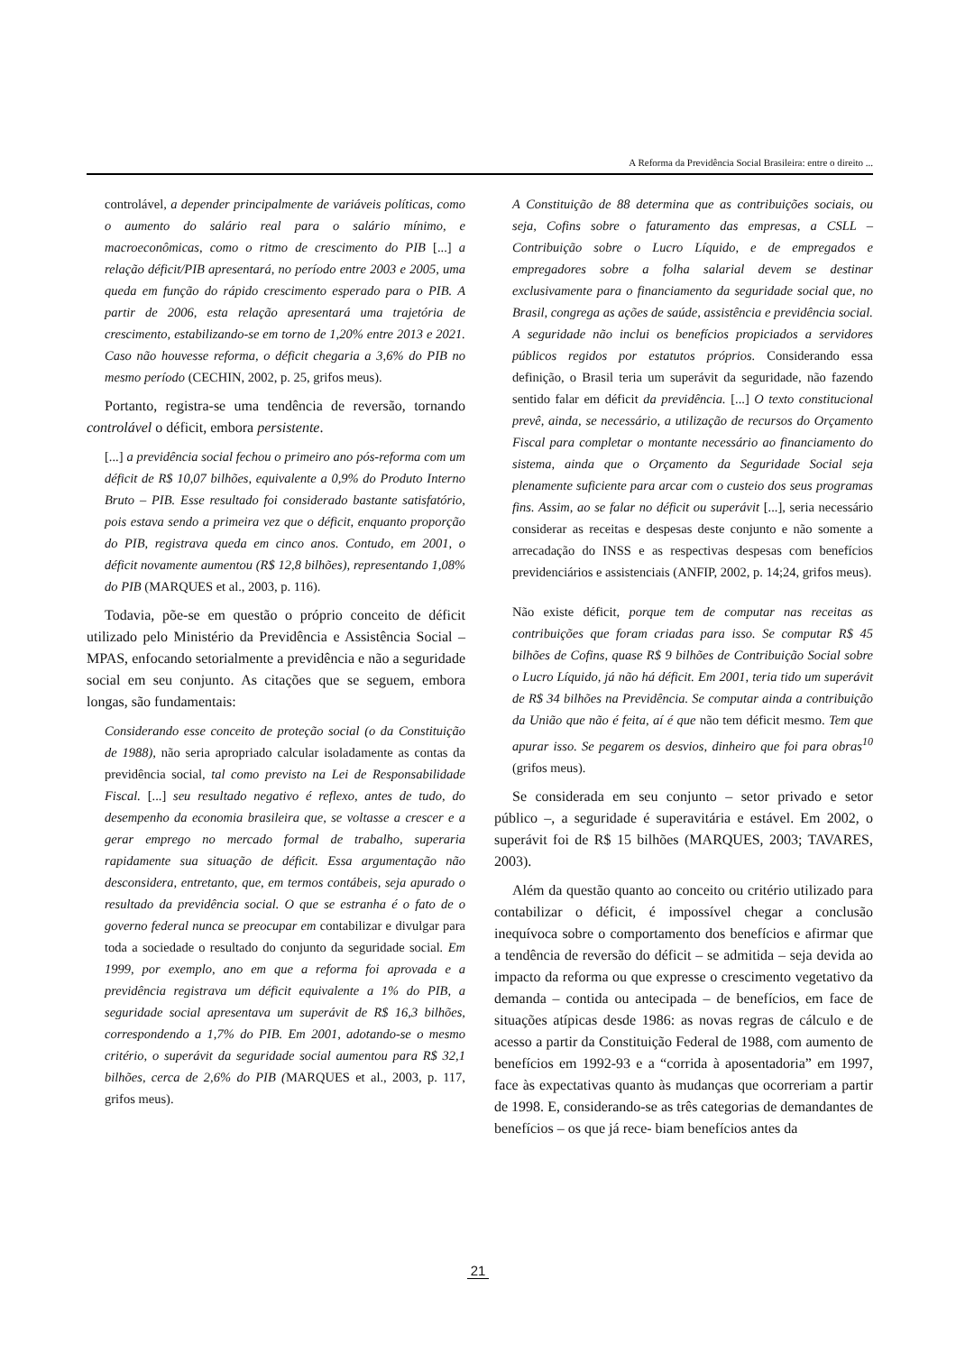A Reforma da Previdência Social Brasileira: entre o direito ...
controlável, a depender principalmente de variáveis políticas, como o aumento do salário real para o salário mínimo, e macroeconômicas, como o ritmo de crescimento do PIB [...] a relação déficit/PIB apresentará, no período entre 2003 e 2005, uma queda em função do rápido crescimento esperado para o PIB. A partir de 2006, esta relação apresentará uma trajetória de crescimento, estabilizando-se em torno de 1,20% entre 2013 e 2021. Caso não houvesse reforma, o déficit chegaria a 3,6% do PIB no mesmo período (CECHIN, 2002, p. 25, grifos meus).
Portanto, registra-se uma tendência de reversão, tornando controlável o déficit, embora persistente.
[...] a previdência social fechou o primeiro ano pós-reforma com um déficit de R$ 10,07 bilhões, equivalente a 0,9% do Produto Interno Bruto – PIB. Esse resultado foi considerado bastante satisfatório, pois estava sendo a primeira vez que o déficit, enquanto proporção do PIB, registrava queda em cinco anos. Contudo, em 2001, o déficit novamente aumentou (R$ 12,8 bilhões), representando 1,08% do PIB (MARQUES et al., 2003, p. 116).
Todavia, põe-se em questão o próprio conceito de déficit utilizado pelo Ministério da Previdência e Assistência Social – MPAS, enfocando setorialmente a previdência e não a seguridade social em seu conjunto. As citações que se seguem, embora longas, são fundamentais:
Considerando esse conceito de proteção social (o da Constituição de 1988), não seria apropriado calcular isoladamente as contas da previdência social, tal como previsto na Lei de Responsabilidade Fiscal. [...] seu resultado negativo é reflexo, antes de tudo, do desempenho da economia brasileira que, se voltasse a crescer e a gerar emprego no mercado formal de trabalho, superaria rapidamente sua situação de déficit. Essa argumentação não desconsidera, entretanto, que, em termos contábeis, seja apurado o resultado da previdência social. O que se estranha é o fato de o governo federal nunca se preocupar em contabilizar e divulgar para toda a sociedade o resultado do conjunto da seguridade social. Em 1999, por exemplo, ano em que a reforma foi aprovada e a previdência registrava um déficit equivalente a 1% do PIB, a seguridade social apresentava um superávit de R$ 16,3 bilhões, correspondendo a 1,7% do PIB. Em 2001, adotando-se o mesmo critério, o superávit da seguridade social aumentou para R$ 32,1 bilhões, cerca de 2,6% do PIB (MARQUES et al., 2003, p. 117, grifos meus).
A Constituição de 88 determina que as contribuições sociais, ou seja, Cofins sobre o faturamento das empresas, a CSLL – Contribuição sobre o Lucro Líquido, e de empregados e empregadores sobre a folha salarial devem se destinar exclusivamente para o financiamento da seguridade social que, no Brasil, congrega as ações de saúde, assistência e previdência social. A seguridade não inclui os benefícios propiciados a servidores públicos regidos por estatutos próprios. Considerando essa definição, o Brasil teria um superávit da seguridade, não fazendo sentido falar em déficit da previdência. [...] O texto constitucional prevê, ainda, se necessário, a utilização de recursos do Orçamento Fiscal para completar o montante necessário ao financiamento do sistema, ainda que o Orçamento da Seguridade Social seja plenamente suficiente para arcar com o custeio dos seus programas fins. Assim, ao se falar no déficit ou superávit [...], seria necessário considerar as receitas e despesas deste conjunto e não somente a arrecadação do INSS e as respectivas despesas com benefícios previdenciários e assistenciais (ANFIP, 2002, p. 14;24, grifos meus).
Não existe déficit, porque tem de computar nas receitas as contribuições que foram criadas para isso. Se computar R$ 45 bilhões de Cofins, quase R$ 9 bilhões de Contribuição Social sobre o Lucro Líquido, já não há déficit. Em 2001, teria tido um superávit de R$ 34 bilhões na Previdência. Se computar ainda a contribuição da União que não é feita, aí é que não tem déficit mesmo. Tem que apurar isso. Se pegarem os desvios, dinheiro que foi para obras<sup>10</sup> (grifos meus).
Se considerada em seu conjunto – setor privado e setor público –, a seguridade é superavitária e estável. Em 2002, o superávit foi de R$ 15 bilhões (MARQUES, 2003; TAVARES, 2003).
Além da questão quanto ao conceito ou critério utilizado para contabilizar o déficit, é impossível chegar a conclusão inequívoca sobre o comportamento dos benefícios e afirmar que a tendência de reversão do déficit – se admitida – seja devida ao impacto da reforma ou que expresse o crescimento vegetativo da demanda – contida ou antecipada – de benefícios, em face de situações atípicas desde 1986: as novas regras de cálculo e de acesso a partir da Constituição Federal de 1988, com aumento de benefícios em 1992-93 e a “corrida à aposentadoria” em 1997, face às expectativas quanto às mudanças que ocorreriam a partir de 1998. E, considerando-se as três categorias de demandantes de benefícios – os que já rece- biam benefícios antes da
21